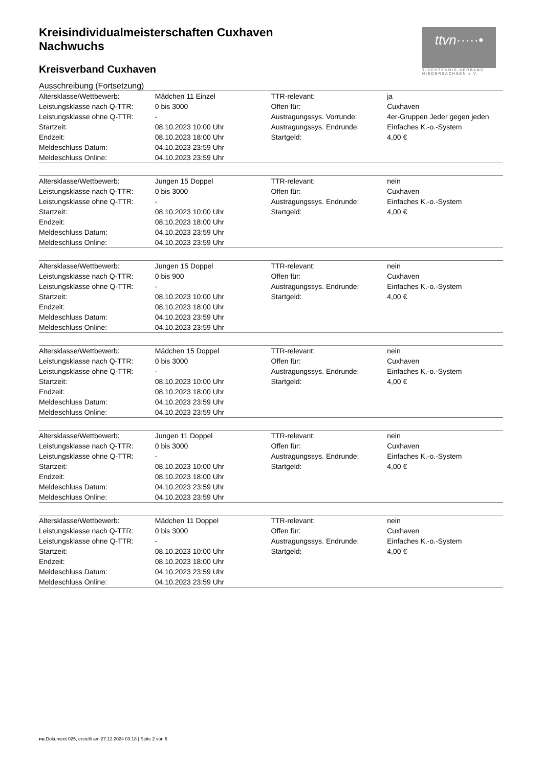ttvn·····•
TISCHTENNIS-VERBAND NIEDERSACHSEN e.V.
Kreisindividualmeisterschaften Cuxhaven
Nachwuchs
Kreisverband Cuxhaven
Ausschreibung (Fortsetzung)
| Altersklasse/Wettbewerb: | Mädchen 11 Einzel | TTR-relevant: | ja |
| Leistungsklasse nach Q-TTR: | 0 bis 3000 | Offen für: | Cuxhaven |
| Leistungsklasse ohne Q-TTR: | - | Austragungssys. Vorrunde: | 4er-Gruppen Jeder gegen jeden |
| Startzeit: | 08.10.2023 10:00 Uhr | Austragungssys. Endrunde: | Einfaches K.-o.-System |
| Endzeit: | 08.10.2023 18:00 Uhr | Startgeld: | 4,00 € |
| Meldeschluss Datum: | 04.10.2023 23:59 Uhr | | |
| Meldeschluss Online: | 04.10.2023 23:59 Uhr | | |
| Altersklasse/Wettbewerb: | Jungen 15 Doppel | TTR-relevant: | nein |
| Leistungsklasse nach Q-TTR: | 0 bis 3000 | Offen für: | Cuxhaven |
| Leistungsklasse ohne Q-TTR: | - | Austragungssys. Endrunde: | Einfaches K.-o.-System |
| Startzeit: | 08.10.2023 10:00 Uhr | Startgeld: | 4,00 € |
| Endzeit: | 08.10.2023 18:00 Uhr | | |
| Meldeschluss Datum: | 04.10.2023 23:59 Uhr | | |
| Meldeschluss Online: | 04.10.2023 23:59 Uhr | | |
| Altersklasse/Wettbewerb: | Jungen 15 Doppel | TTR-relevant: | nein |
| Leistungsklasse nach Q-TTR: | 0 bis 900 | Offen für: | Cuxhaven |
| Leistungsklasse ohne Q-TTR: | - | Austragungssys. Endrunde: | Einfaches K.-o.-System |
| Startzeit: | 08.10.2023 10:00 Uhr | Startgeld: | 4,00 € |
| Endzeit: | 08.10.2023 18:00 Uhr | | |
| Meldeschluss Datum: | 04.10.2023 23:59 Uhr | | |
| Meldeschluss Online: | 04.10.2023 23:59 Uhr | | |
| Altersklasse/Wettbewerb: | Mädchen 15 Doppel | TTR-relevant: | nein |
| Leistungsklasse nach Q-TTR: | 0 bis 3000 | Offen für: | Cuxhaven |
| Leistungsklasse ohne Q-TTR: | - | Austragungssys. Endrunde: | Einfaches K.-o.-System |
| Startzeit: | 08.10.2023 10:00 Uhr | Startgeld: | 4,00 € |
| Endzeit: | 08.10.2023 18:00 Uhr | | |
| Meldeschluss Datum: | 04.10.2023 23:59 Uhr | | |
| Meldeschluss Online: | 04.10.2023 23:59 Uhr | | |
| Altersklasse/Wettbewerb: | Jungen 11 Doppel | TTR-relevant: | nein |
| Leistungsklasse nach Q-TTR: | 0 bis 3000 | Offen für: | Cuxhaven |
| Leistungsklasse ohne Q-TTR: | - | Austragungssys. Endrunde: | Einfaches K.-o.-System |
| Startzeit: | 08.10.2023 10:00 Uhr | Startgeld: | 4,00 € |
| Endzeit: | 08.10.2023 18:00 Uhr | | |
| Meldeschluss Datum: | 04.10.2023 23:59 Uhr | | |
| Meldeschluss Online: | 04.10.2023 23:59 Uhr | | |
| Altersklasse/Wettbewerb: | Mädchen 11 Doppel | TTR-relevant: | nein |
| Leistungsklasse nach Q-TTR: | 0 bis 3000 | Offen für: | Cuxhaven |
| Leistungsklasse ohne Q-TTR: | - | Austragungssys. Endrunde: | Einfaches K.-o.-System |
| Startzeit: | 08.10.2023 10:00 Uhr | Startgeld: | 4,00 € |
| Endzeit: | 08.10.2023 18:00 Uhr | | |
| Meldeschluss Datum: | 04.10.2023 23:59 Uhr | | |
| Meldeschluss Online: | 04.10.2023 23:59 Uhr | | |
nu.Dokument 025, erstellt am 27.12.2024 03:18 | Seite 2 von 6